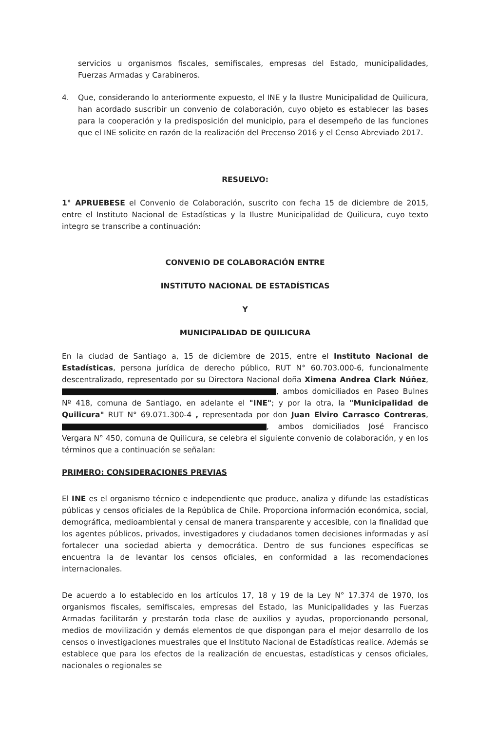servicios u organismos fiscales, semifiscales, empresas del Estado, municipalidades, Fuerzas Armadas y Carabineros.
4. Que, considerando lo anteriormente expuesto, el INE y la Ilustre Municipalidad de Quilicura, han acordado suscribir un convenio de colaboración, cuyo objeto es establecer las bases para la cooperación y la predisposición del municipio, para el desempeño de las funciones que el INE solicite en razón de la realización del Precenso 2016 y el Censo Abreviado 2017.
RESUELVO:
1° APRUEBESE el Convenio de Colaboración, suscrito con fecha 15 de diciembre de 2015, entre el Instituto Nacional de Estadísticas y la Ilustre Municipalidad de Quilicura, cuyo texto integro se transcribe a continuación:
CONVENIO DE COLABORACIÓN ENTRE
INSTITUTO NACIONAL DE ESTADÍSTICAS
Y
MUNICIPALIDAD DE QUILICURA
En la ciudad de Santiago a, 15 de diciembre de 2015, entre el Instituto Nacional de Estadísticas, persona jurídica de derecho público, RUT N° 60.703.000-6, funcionalmente descentralizado, representado por su Directora Nacional doña Ximena Andrea Clark Núñez, , ambos domiciliados en Paseo Bulnes Nº 418, comuna de Santiago, en adelante el "INE"; y por la otra, la "Municipalidad de Quilicura" RUT N° 69.071.300-4 , representada por don Juan Elviro Carrasco Contreras, , ambos domiciliados José Francisco Vergara N° 450, comuna de Quilicura, se celebra el siguiente convenio de colaboración, y en los términos que a continuación se señalan:
PRIMERO: CONSIDERACIONES PREVIAS
El INE es el organismo técnico e independiente que produce, analiza y difunde las estadísticas públicas y censos oficiales de la República de Chile. Proporciona información económica, social, demográfica, medioambiental y censal de manera transparente y accesible, con la finalidad que los agentes públicos, privados, investigadores y ciudadanos tomen decisiones informadas y así fortalecer una sociedad abierta y democrática. Dentro de sus funciones específicas se encuentra la de levantar los censos oficiales, en conformidad a las recomendaciones internacionales.
De acuerdo a lo establecido en los artículos 17, 18 y 19 de la Ley N° 17.374 de 1970, los organismos fiscales, semifiscales, empresas del Estado, las Municipalidades y las Fuerzas Armadas facilitarán y prestarán toda clase de auxilios y ayudas, proporcionando personal, medios de movilización y demás elementos de que dispongan para el mejor desarrollo de los censos o investigaciones muestrales que el Instituto Nacional de Estadísticas realice. Además se establece que para los efectos de la realización de encuestas, estadísticas y censos oficiales, nacionales o regionales se